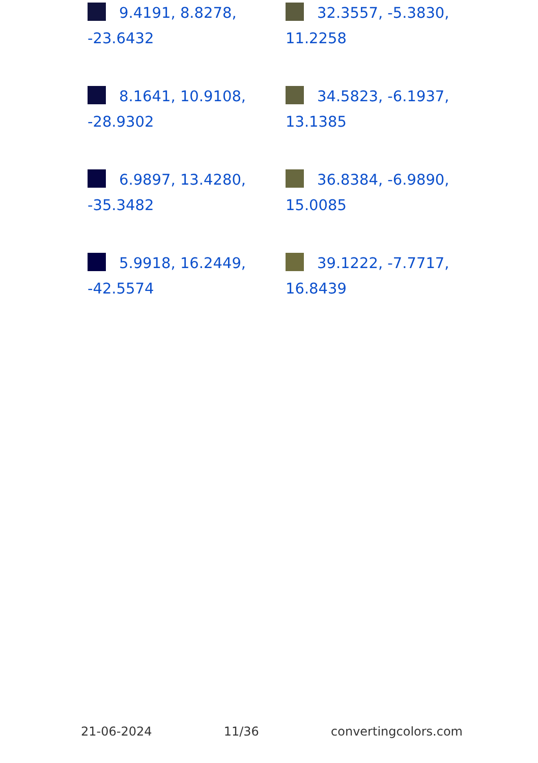9.4191, 8.8278, -23.6432
32.3557, -5.3830, 11.2258
8.1641, 10.9108, -28.9302
34.5823, -6.1937, 13.1385
6.9897, 13.4280, -35.3482
36.8384, -6.9890, 15.0085
5.9918, 16.2449, -42.5574
39.1222, -7.7717, 16.8439
21-06-2024 11/36 convertingcolors.com